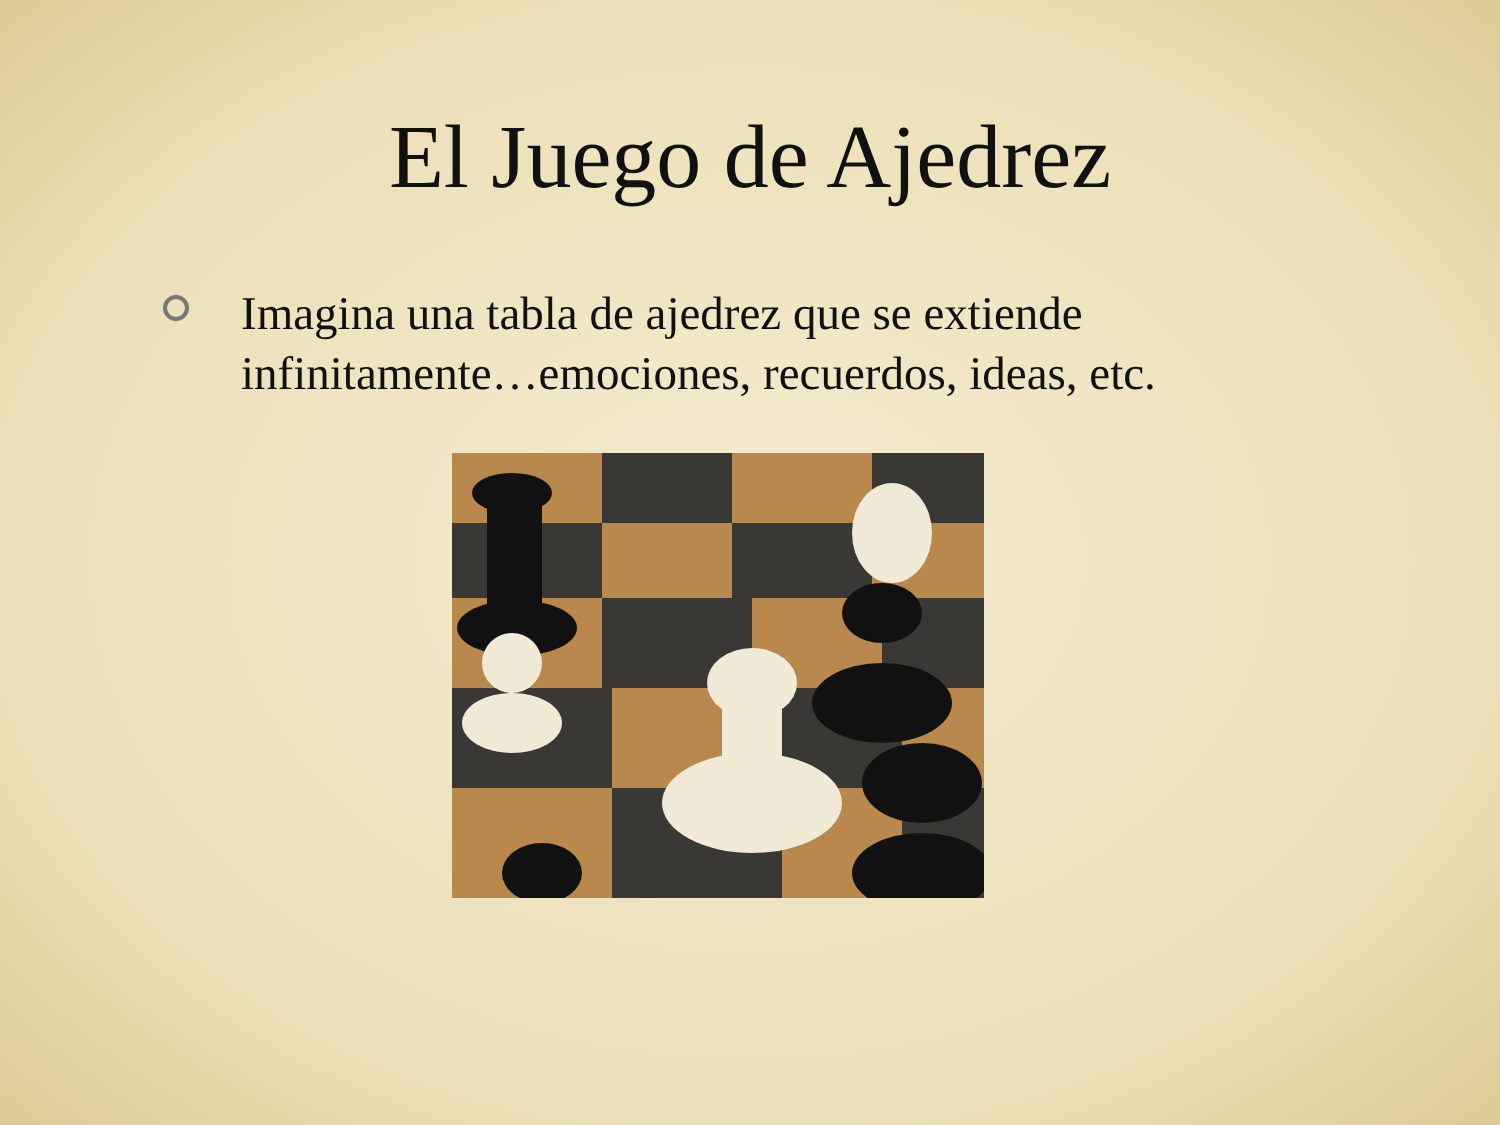El Juego de Ajedrez
Imagina una tabla de ajedrez que se extiende
infinitamente…emociones, recuerdos, ideas, etc.